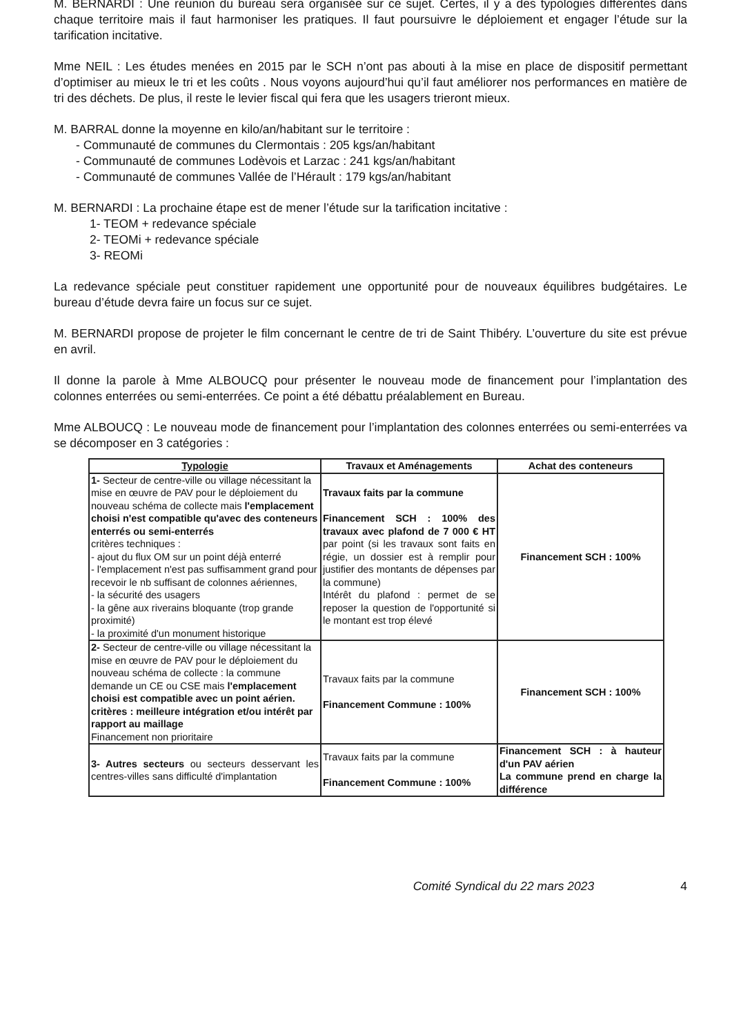M. BERNARDI : Une réunion du bureau sera organisée sur ce sujet. Certes, il y a des typologies différentes dans chaque territoire mais il faut harmoniser les pratiques. Il faut poursuivre le déploiement et engager l’étude sur la tarification incitative.
Mme NEIL : Les études menées en 2015 par le SCH n’ont pas abouti à la mise en place de dispositif permettant d’optimiser au mieux le tri et les coûts . Nous voyons aujourd’hui qu’il faut améliorer nos performances en matière de tri des déchets. De plus, il reste le levier fiscal qui fera que les usagers trieront mieux.
M. BARRAL donne la moyenne en kilo/an/habitant sur le territoire :
- Communauté de communes du Clermontais : 205 kgs/an/habitant
- Communauté de communes Lodèvois et Larzac : 241 kgs/an/habitant
- Communauté de communes Vallée de l’Hérault : 179 kgs/an/habitant
M. BERNARDI : La prochaine étape est de mener l’étude sur la tarification incitative :
1- TEOM + redevance spéciale
2- TEOMi + redevance spéciale
3- REOMi
La redevance spéciale peut constituer rapidement une opportunité pour de nouveaux équilibres budgétaires. Le bureau d’étude devra faire un focus sur ce sujet.
M. BERNARDI propose de projeter le film concernant le centre de tri de Saint Thibéry. L’ouverture du site est prévue en avril.
Il donne la parole à Mme ALBOUCQ pour présenter le nouveau mode de financement pour l’implantation des colonnes enterrées ou semi-enterrées. Ce point a été débattu préalablement en Bureau.
Mme ALBOUCQ : Le nouveau mode de financement pour l’implantation des colonnes enterrées ou semi-enterrées va se décomposer en 3 catégories :
| Typologie | Travaux et Aménagements | Achat des conteneurs |
| --- | --- | --- |
| 1- Secteur de centre-ville ou village nécessitant la mise en œuvre de PAV pour le déploiement du nouveau schéma de collecte mais l'emplacement choisi n'est compatible qu'avec des conteneurs enterrés ou semi-enterrés critères techniques : - ajout du flux OM sur un point déjà enterré - l'emplacement n'est pas suffisamment grand pour recevoir le nb suffisant de colonnes aériennes, - la sécurité des usagers - la gêne aux riverains bloquante (trop grande proximité) - la proximité d'un monument historique | Travaux faits par la commune Financement SCH : 100% des travaux avec plafond de 7 000 € HT par point (si les travaux sont faits en régie, un dossier est à remplir pour justifier des montants de dépenses par la commune) Intérêt du plafond : permet de se reposer la question de l'opportunité si le montant est trop élevé | Financement SCH : 100% |
| 2- Secteur de centre-ville ou village nécessitant la mise en œuvre de PAV pour le déploiement du nouveau schéma de collecte : la commune demande un CE ou CSE mais l'emplacement choisi est compatible avec un point aérien. critères : meilleure intégration et/ou intérêt par rapport au maillage Financement non prioritaire | Travaux faits par la commune Financement Commune : 100% | Financement SCH : 100% |
| 3- Autres secteurs ou secteurs desservant les centres-villes sans difficulté d'implantation | Travaux faits par la commune Financement Commune : 100% | Financement SCH : à hauteur d'un PAV aérien La commune prend en charge la différence |
Comité Syndical du 22 mars 2023 4